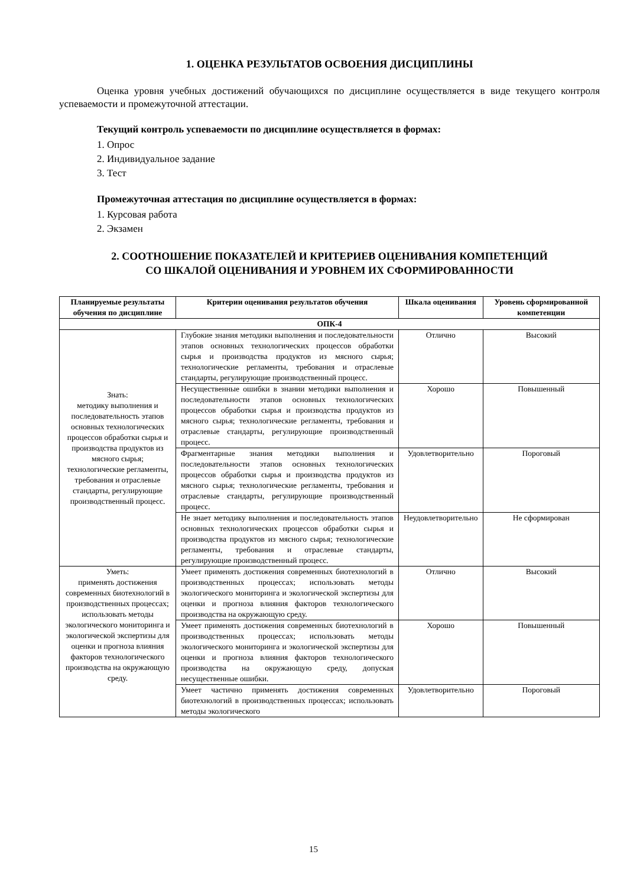1. ОЦЕНКА РЕЗУЛЬТАТОВ ОСВОЕНИЯ ДИСЦИПЛИНЫ
Оценка уровня учебных достижений обучающихся по дисциплине осуществляется в виде текущего контроля успеваемости и промежуточной аттестации.
Текущий контроль успеваемости по дисциплине осуществляется в формах:
1. Опрос
2. Индивидуальное задание
3. Тест
Промежуточная аттестация по дисциплине осуществляется в формах:
1. Курсовая работа
2. Экзамен
2. СООТНОШЕНИЕ ПОКАЗАТЕЛЕЙ И КРИТЕРИЕВ ОЦЕНИВАНИЯ КОМПЕТЕНЦИЙ
СО ШКАЛОЙ ОЦЕНИВАНИЯ И УРОВНЕМ ИХ СФОРМИРОВАННОСТИ
| Планируемые результаты обучения по дисциплине | Критерии оценивания результатов обучения | Шкала оценивания | Уровень сформированной компетенции |
| --- | --- | --- | --- |
| ОПК-4 | | | |
| Знать: методику выполнения и последовательность этапов основных технологических процессов обработки сырья и производства продуктов из мясного сырья; технологические регламенты, требования и отраслевые стандарты, регулирующие производственный процесс. | Глубокие знания методики выполнения и последовательности этапов основных технологических процессов обработки сырья и производства продуктов из мясного сырья; технологические регламенты, требования и отраслевые стандарты, регулирующие производственный процесс. | Отлично | Высокий |
| | Несущественные ошибки в знании методики выполнения и последовательности этапов основных технологических процессов обработки сырья и производства продуктов из мясного сырья; технологические регламенты, требования и отраслевые стандарты, регулирующие производственный процесс. | Хорошо | Повышенный |
| | Фрагментарные знания методики выполнения и последовательности этапов основных технологических процессов обработки сырья и производства продуктов из мясного сырья; технологические регламенты, требования и отраслевые стандарты, регулирующие производственный процесс. | Удовлетворительно | Пороговый |
| | Не знает методику выполнения и последовательность этапов основных технологических процессов обработки сырья и производства продуктов из мясного сырья; технологические регламенты, требования и отраслевые стандарты, регулирующие производственный процесс. | Неудовлетворительно | Не сформирован |
| Уметь: применять достижения современных биотехнологий в производственных процессах; использовать методы экологического мониторинга и экологической экспертизы для оценки и прогноза влияния факторов технологического производства на окружающую среду. | Умеет применять достижения современных биотехнологий в производственных процессах; использовать методы экологического мониторинга и экологической экспертизы для оценки и прогноза влияния факторов технологического производства на окружающую среду. | Отлично | Высокий |
| | Умеет применять достижения современных биотехнологий в производственных процессах; использовать методы экологического мониторинга и экологической экспертизы для оценки и прогноза влияния факторов технологического производства на окружающую среду, допуская несущественные ошибки. | Хорошо | Повышенный |
| | Умеет частично применять достижения современных биотехнологий в производственных процессах; использовать методы экологического | Удовлетворительно | Пороговый |
15